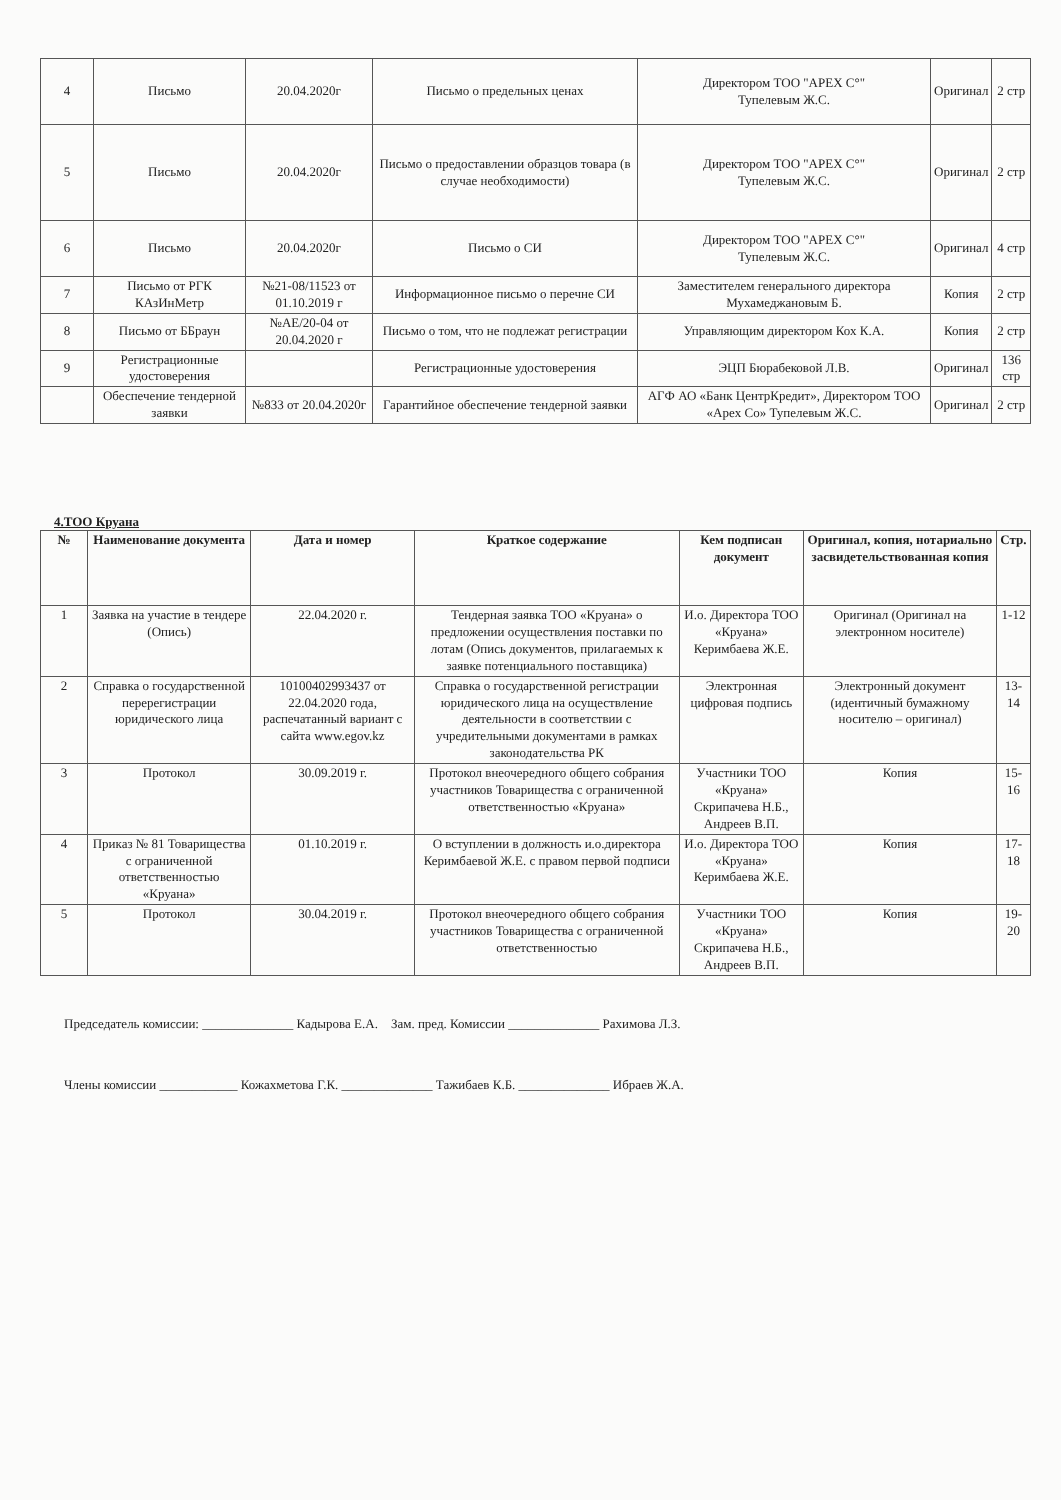| 4 | Письмо | 20.04.2020г | Письмо о предельных ценах | Директором ТОО "APEX C°" Тупелевым Ж.С. | Оригинал | 2 стр |
| 5 | Письмо | 20.04.2020г | Письмо о предоставлении образцов товара (в случае необходимости) | Директором ТОО "APEX C°" Тупелевым Ж.С. | Оригинал | 2 стр |
| 6 | Письмо | 20.04.2020г | Письмо о СИ | Директором ТОО "APEX C°" Тупелевым Ж.С. | Оригинал | 4 стр |
| 7 | Письмо от РГК КАзИнМетр | №21-08/11523 от 01.10.2019 г | Информационное письмо о перечне СИ | Заместителем генерального директора Мухамеджановым Б. | Копия | 2 стр |
| 8 | Письмо от ББраун | №АЕ/20-04 от 20.04.2020 г | Письмо о том, что не подлежат регистрации | Управляющим директором Кох К.А. | Копия | 2 стр |
| 9 | Регистрационные удостоверения | | Регистрационные удостоверения | ЭЦП Бюрабековой Л.В. | Оригинал | 136 стр |
| | Обеспечение тендерной заявки | №833 от 20.04.2020г | Гарантийное обеспечение тендерной заявки | АГФ АО «Банк ЦентрКредит», Директором ТОО «Apex Co» Тупелевым Ж.С. | Оригинал | 2 стр |
4.ТОО Круана
| № | Наименование документа | Дата и номер | Краткое содержание | Кем подписан документ | Оригинал, копия, нотариально засвидетельствованная копия | Стр. |
| --- | --- | --- | --- | --- | --- | --- |
| 1 | Заявка на участие в тендере (Опись) | 22.04.2020 г. | Тендерная заявка ТОО «Круана» о предложении осуществления поставки по лотам (Опись документов, прилагаемых к заявке потенциального поставщика) | И.о. Директора ТОО «Круана» Керимбаева Ж.Е. | Оригинал (Оригинал на электронном носителе) | 1-12 |
| 2 | Справка о государственной перерегистрации юридического лица | 10100402993437 от 22.04.2020 года, распечатанный вариант с сайта www.egov.kz | Справка о государственной регистрации юридического лица на осуществление деятельности в соответствии с учредительными документами в рамках законодательства РК | Электронная цифровая подпись | Электронный документ (идентичный бумажному носителю – оригинал) | 13-14 |
| 3 | Протокол | 30.09.2019 г. | Протокол внеочередного общего собрания участников Товарищества с ограниченной ответственностью «Круана» | Участники ТОО «Круана» Скрипачева Н.Б., Андреев В.П. | Копия | 15-16 |
| 4 | Приказ № 81 Товарищества с ограниченной ответственностью «Круана» | 01.10.2019 г. | О вступлении в должность и.о.директора Керимбаевой Ж.Е. с правом первой подписи | И.о. Директора ТОО «Круана» Керимбаева Ж.Е. | Копия | 17-18 |
| 5 | Протокол | 30.04.2019 г. | Протокол внеочередного общего собрания участников Товарищества с ограниченной ответственностью | Участники ТОО «Круана» Скрипачева Н.Б., Андреев В.П. | Копия | 19-20 |
Председатель комиссии: ______________ Кадырова Е.А. Зам. пред. Комиссии ______________ Рахимова Л.З.
Члены комиссии ____________ Кожахметова Г.К. ______________ Тажибаев К.Б. ______________ Ибраев Ж.А.